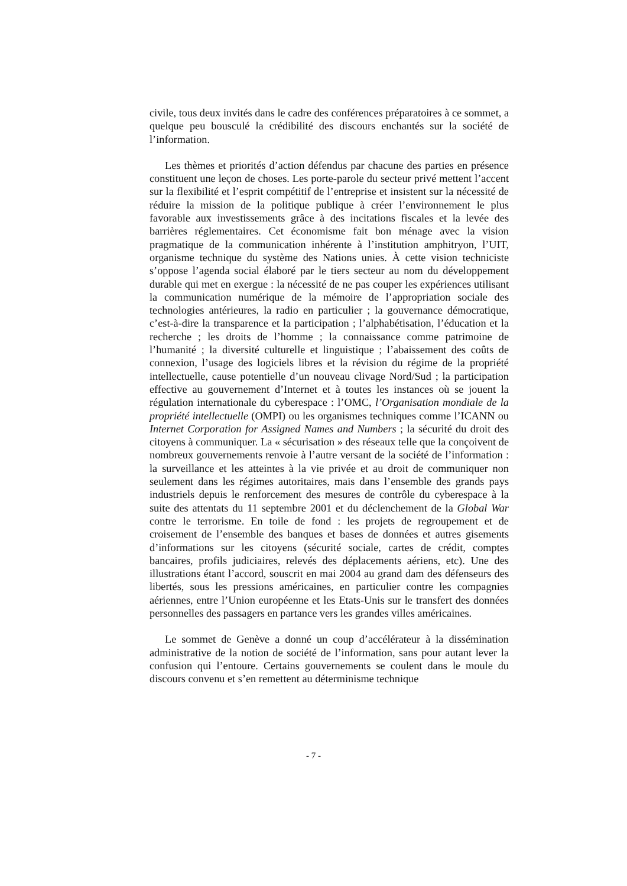civile, tous deux invités dans le cadre des conférences préparatoires à ce sommet, a quelque peu bousculé la crédibilité des discours enchantés sur la société de l’information.
Les thèmes et priorités d’action défendus par chacune des parties en présence constituent une leçon de choses. Les porte-parole du secteur privé mettent l’accent sur la flexibilité et l’esprit compétitif de l’entreprise et insistent sur la nécessité de réduire la mission de la politique publique à créer l’environnement le plus favorable aux investissements grâce à des incitations fiscales et la levée des barrières réglementaires. Cet économisme fait bon ménage avec la vision pragmatique de la communication inhérente à l’institution amphitryon, l’UIT, organisme technique du système des Nations unies. À cette vision techniciste s’oppose l’agenda social élaboré par le tiers secteur au nom du développement durable qui met en exergue : la nécessité de ne pas couper les expériences utilisant la communication numérique de la mémoire de l’appropriation sociale des technologies antérieures, la radio en particulier ; la gouvernance démocratique, c’est-à-dire la transparence et la participation ; l’alphabétisation, l’éducation et la recherche ; les droits de l’homme ; la connaissance comme patrimoine de l’humanité ; la diversité culturelle et linguistique ; l’abaissement des coûts de connexion, l’usage des logiciels libres et la révision du régime de la propriété intellectuelle, cause potentielle d’un nouveau clivage Nord/Sud ; la participation effective au gouvernement d’Internet et à toutes les instances où se jouent la régulation internationale du cyberespace : l’OMC, l’Organisation mondiale de la propriété intellectuelle (OMPI) ou les organismes techniques comme l’ICANN ou Internet Corporation for Assigned Names and Numbers ; la sécurité du droit des citoyens à communiquer. La « sécurisation » des réseaux telle que la conçoivent de nombreux gouvernements renvoie à l’autre versant de la société de l’information : la surveillance et les atteintes à la vie privée et au droit de communiquer non seulement dans les régimes autoritaires, mais dans l’ensemble des grands pays industriels depuis le renforcement des mesures de contrôle du cyberespace à la suite des attentats du 11 septembre 2001 et du déclenchement de la Global War contre le terrorisme. En toile de fond : les projets de regroupement et de croisement de l’ensemble des banques et bases de données et autres gisements d’informations sur les citoyens (sécurité sociale, cartes de crédit, comptes bancaires, profils judiciaires, relevés des déplacements aériens, etc). Une des illustrations étant l’accord, souscrit en mai 2004 au grand dam des défenseurs des libertés, sous les pressions américaines, en particulier contre les compagnies aériennes, entre l’Union européenne et les Etats-Unis sur le transfert des données personnelles des passagers en partance vers les grandes villes américaines.
Le sommet de Genève a donné un coup d’accélérateur à la dissémination administrative de la notion de société de l’information, sans pour autant lever la confusion qui l’entoure. Certains gouvernements se coulent dans le moule du discours convenu et s’en remettent au déterminisme technique
- 7 -